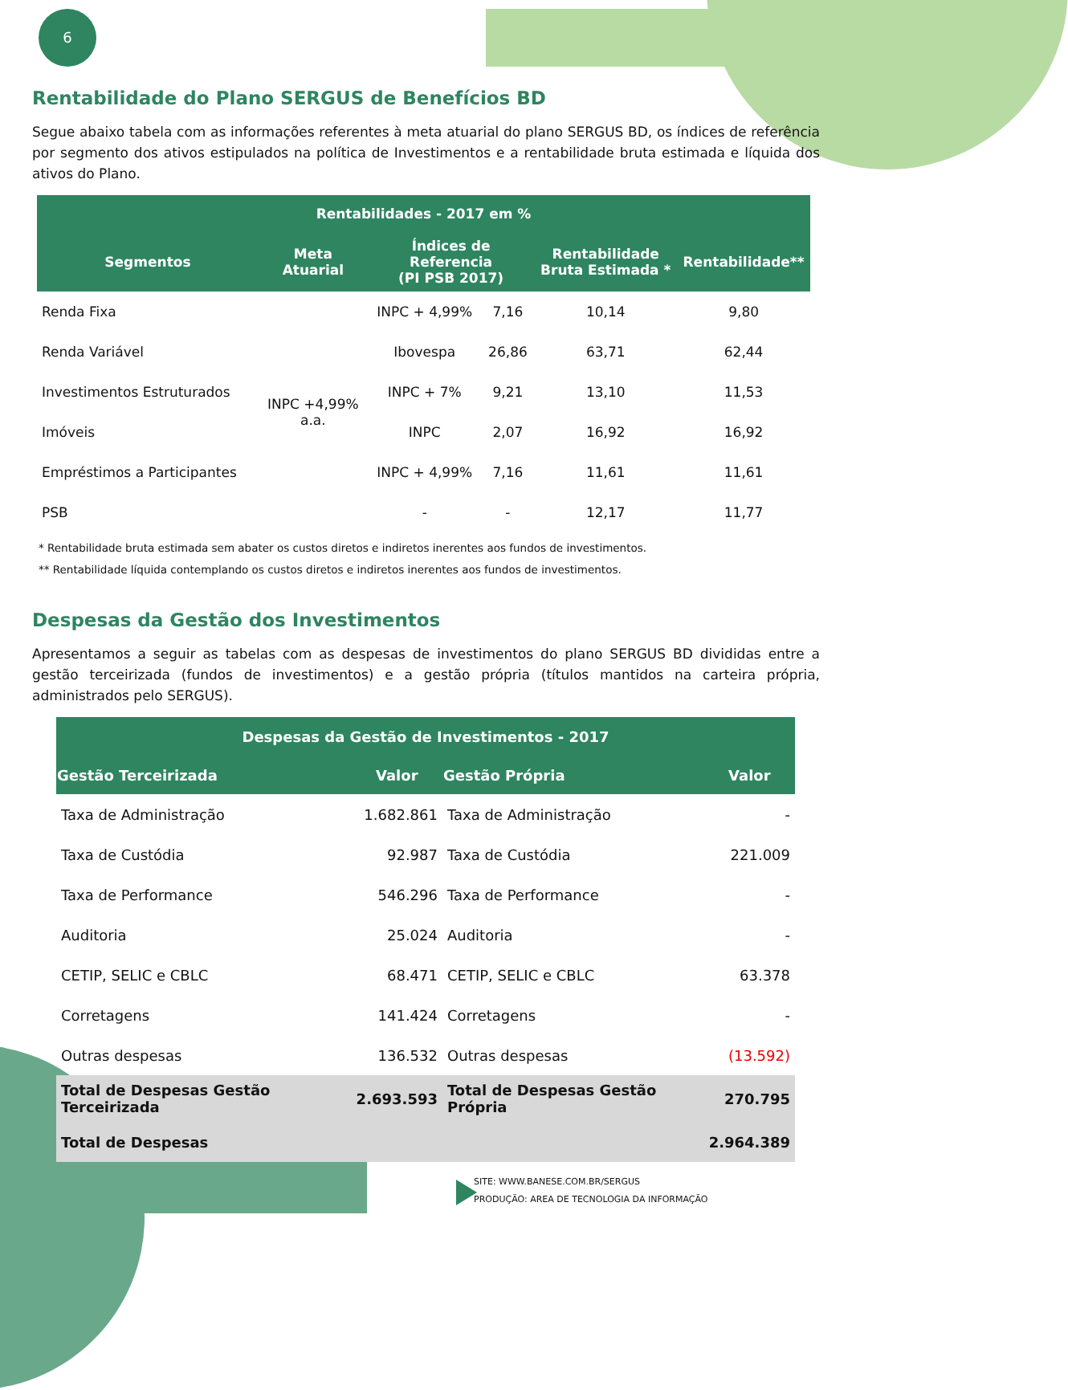6
Rentabilidade do Plano SERGUS de Benefícios BD
Segue abaixo tabela com as informações referentes à meta atuarial do plano SERGUS BD, os índices de referência por segmento dos ativos estipulados na política de Investimentos e a rentabilidade bruta estimada e líquida dos ativos do Plano.
| Rentabilidades - 2017 em % | | | | | |
| --- | --- | --- | --- | --- | --- |
| Segmentos | Meta Atuarial | Índices de Referencia (PI PSB 2017) | | Rentabilidade Bruta Estimada * | Rentabilidade** |
| Renda Fixa | INPC +4,99% a.a. | INPC + 4,99% | 7,16 | 10,14 | 9,80 |
| Renda Variável | | Ibovespa | 26,86 | 63,71 | 62,44 |
| Investimentos Estruturados | | INPC + 7% | 9,21 | 13,10 | 11,53 |
| Imóveis | | INPC | 2,07 | 16,92 | 16,92 |
| Empréstimos a Participantes | | INPC + 4,99% | 7,16 | 11,61 | 11,61 |
| PSB | | - | - | 12,17 | 11,77 |
* Rentabilidade bruta estimada sem abater os custos diretos e indiretos inerentes aos fundos de investimentos.
** Rentabilidade líquida contemplando os custos diretos e indiretos inerentes aos fundos de investimentos.
Despesas da Gestão dos Investimentos
Apresentamos a seguir as tabelas com as despesas de investimentos do plano SERGUS BD divididas entre a gestão terceirizada (fundos de investimentos) e a gestão própria (títulos mantidos na carteira própria, administrados pelo SERGUS).
| Despesas da Gestão de Investimentos - 2017 | | | |
| --- | --- | --- | --- |
| Gestão Terceirizada | Valor | Gestão Própria | Valor |
| Taxa de Administração | 1.682.861 | Taxa de Administração | - |
| Taxa de Custódia | 92.987 | Taxa de Custódia | 221.009 |
| Taxa de Performance | 546.296 | Taxa de Performance | - |
| Auditoria | 25.024 | Auditoria | - |
| CETIP, SELIC e CBLC | 68.471 | CETIP, SELIC e CBLC | 63.378 |
| Corretagens | 141.424 | Corretagens | - |
| Outras despesas | 136.532 | Outras despesas | (13.592) |
| Total de Despesas Gestão Terceirizada | 2.693.593 | Total de Despesas Gestão Própria | 270.795 |
| Total de Despesas | | | 2.964.389 |
SITE: WWW.BANESE.COM.BR/SERGUS
PRODUÇÃO: AREA DE TECNOLOGIA DA INFORMAÇÃO